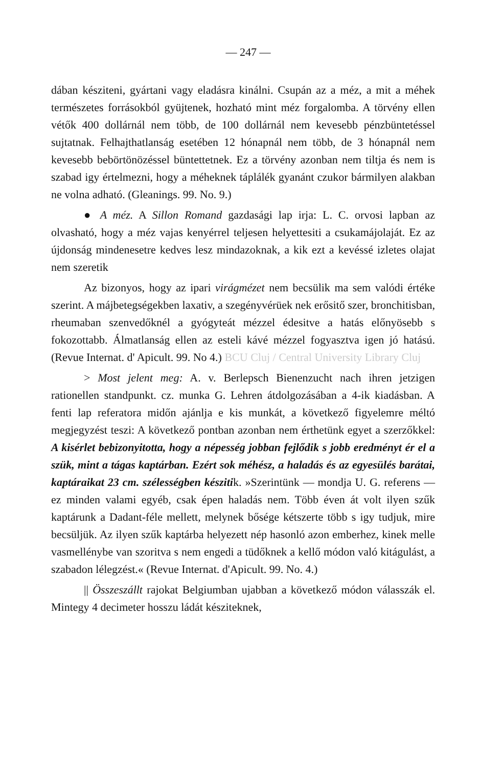— 247 —
dában késziteni, gyártani vagy eladásra kinálni. Csupán az a méz, a mit a méhek természetes forrásokból gyüjtenek, hozható mint méz forgalomba. A törvény ellen vétők 400 dollárnál nem több, de 100 dollárnál nem kevesebb pénzbüntetéssel sujtatnak. Felhajthatlanság esetében 12 hónapnál nem több, de 3 hónapnál nem kevesebb bebörtönözéssel büntettetnek. Ez a törvény azonban nem tiltja és nem is szabad igy értelmezni, hogy a méheknek táplálék gyanánt czukor bármilyen alakban ne volna adható. (Gleanings. 99. No. 9.)
● A méz. A Sillon Romand gazdasági lap irja: L. C. orvosi lapban az olvasható, hogy a méz vajas kenyérrel teljesen helyettesiti a csukamájolaját. Ez az újdonság mindenesetre kedves lesz mindazoknak, a kik ezt a kevéssé izletes olajat nem szeretik
Az bizonyos, hogy az ipari virágmézet nem becsülik ma sem valódi értéke szerint. A májbetegségekben laxativ, a szegényvérüek nek erősitő szer, bronchitisban, rheumaban szenvedőknél a gyógyteát mézzel édesitve a hatás előnyösebb s fokozottabb. Álmatlanság ellen az esteli kávé mézzel fogyasztva igen jó hatású. (Revue Internat. d' Apicult. 99. No 4.) BCU Cluj / Central University Library Cluj
> Most jelent meg: A. v. Berlepsch Bienenzucht nach ihren jetzigen rationellen standpunkt. cz. munka G. Lehren átdolgozásában a 4-ik kiadásban. A fenti lap referatora midőn ajánlja e kis munkát, a következő figyelemre méltó megjegyzést teszi: A következő pontban azonban nem érthetünk egyet a szerzőkkel: A kisérlet bebizonyitotta, hogy a népesség jobban fejlődik s jobb eredményt ér el a szük, mint a tágas kaptárban. Ezért sok méhész, a haladás és az egyesülés barátai, kaptáraikat 23 cm. szélességben készitik. »Szerintünk — mondja U. G. referens — ez minden valami egyéb, csak épen haladás nem. Több éven át volt ilyen szűk kaptárunk a Dadant-féle mellett, melynek bősége kétszerte több s igy tudjuk, mire becsüljük. Az ilyen szűk kaptárba helyezett nép hasonló azon emberhez, kinek melle vasmellénybe van szoritva s nem engedi a tüdőknek a kellő módon való kitágulást, a szabadon lélegzést.« (Revue Internat. d'Apicult. 99. No. 4.)
|| Összeszállt rajokat Belgiumban ujabban a következő módon válasszák el. Mintegy 4 decimeter hosszu ládát késziteknek,